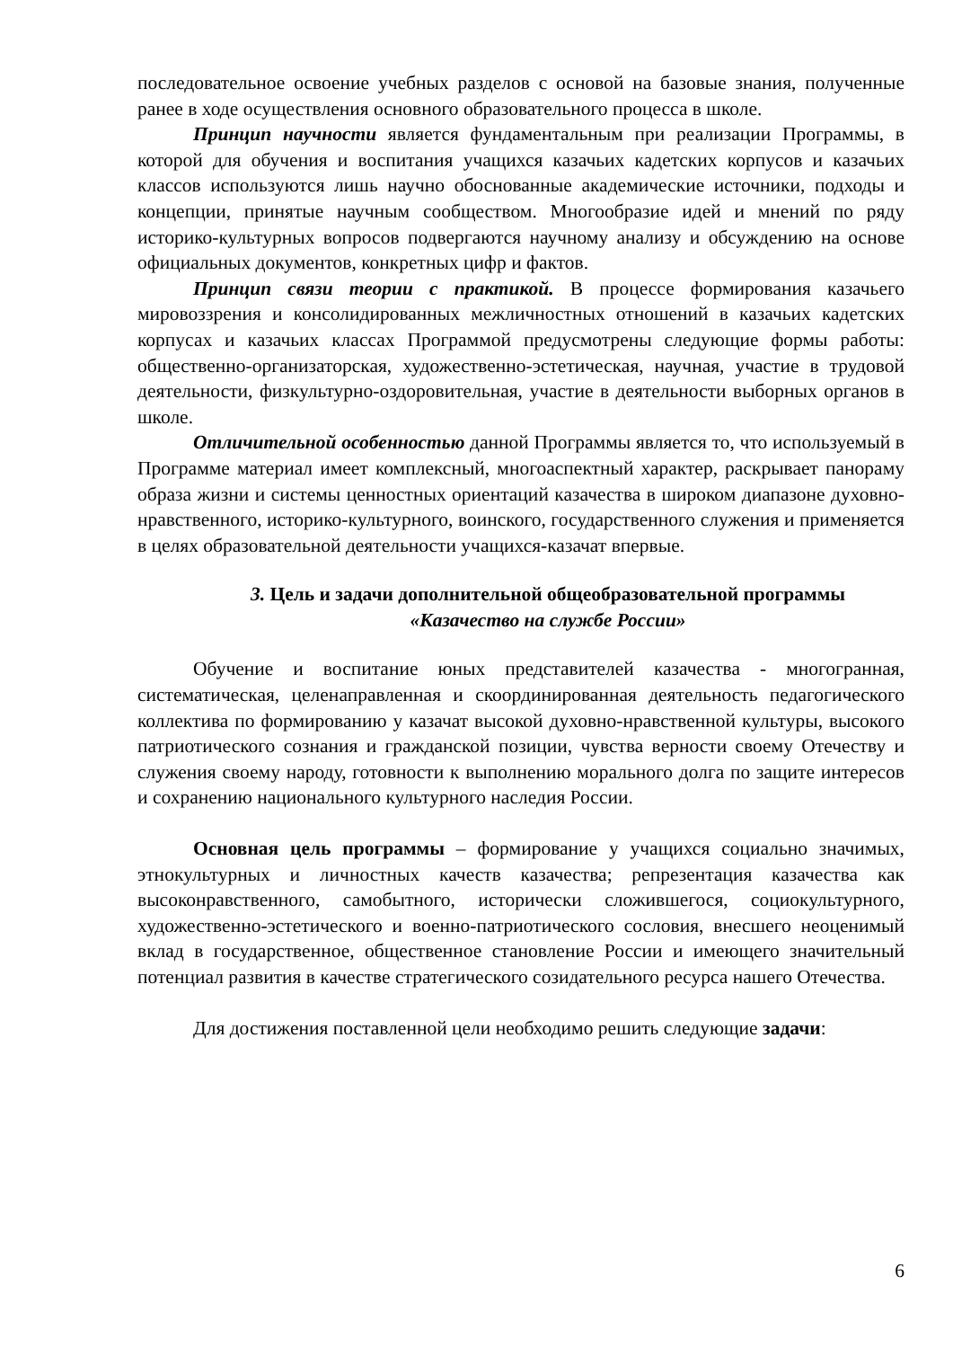последовательное освоение учебных разделов с основой на базовые знания, полученные ранее в ходе осуществления основного образовательного процесса в школе.
Принцип научности является фундаментальным при реализации Программы, в которой для обучения и воспитания учащихся казачьих кадетских корпусов и казачьих классов используются лишь научно обоснованные академические источники, подходы и концепции, принятые научным сообществом. Многообразие идей и мнений по ряду историко-культурных вопросов подвергаются научному анализу и обсуждению на основе официальных документов, конкретных цифр и фактов.
Принцип связи теории с практикой. В процессе формирования казачьего мировоззрения и консолидированных межличностных отношений в казачьих кадетских корпусах и казачьих классах Программой предусмотрены следующие формы работы: общественно-организаторская, художественно-эстетическая, научная, участие в трудовой деятельности, физкультурно-оздоровительная, участие в деятельности выборных органов в школе.
Отличительной особенностью данной Программы является то, что используемый в Программе материал имеет комплексный, многоаспектный характер, раскрывает панораму образа жизни и системы ценностных ориентаций казачества в широком диапазоне духовно-нравственного, историко-культурного, воинского, государственного служения и применяется в целях образовательной деятельности учащихся-казачат впервые.
3. Цель и задачи дополнительной общеобразовательной программы
«Казачество на службе России»
Обучение и воспитание юных представителей казачества - многогранная, систематическая, целенаправленная и скоординированная деятельность педагогического коллектива по формированию у казачат высокой духовно-нравственной культуры, высокого патриотического сознания и гражданской позиции, чувства верности своему Отечеству и служения своему народу, готовности к выполнению морального долга по защите интересов и сохранению национального культурного наследия России.
Основная цель программы – формирование у учащихся социально значимых, этнокультурных и личностных качеств казачества; репрезентация казачества как высоконравственного, самобытного, исторически сложившегося, социокультурного, художественно-эстетического и военно-патриотического сословия, внесшего неоценимый вклад в государственное, общественное становление России и имеющего значительный потенциал развития в качестве стратегического созидательного ресурса нашего Отечества.
Для достижения поставленной цели необходимо решить следующие задачи:
6